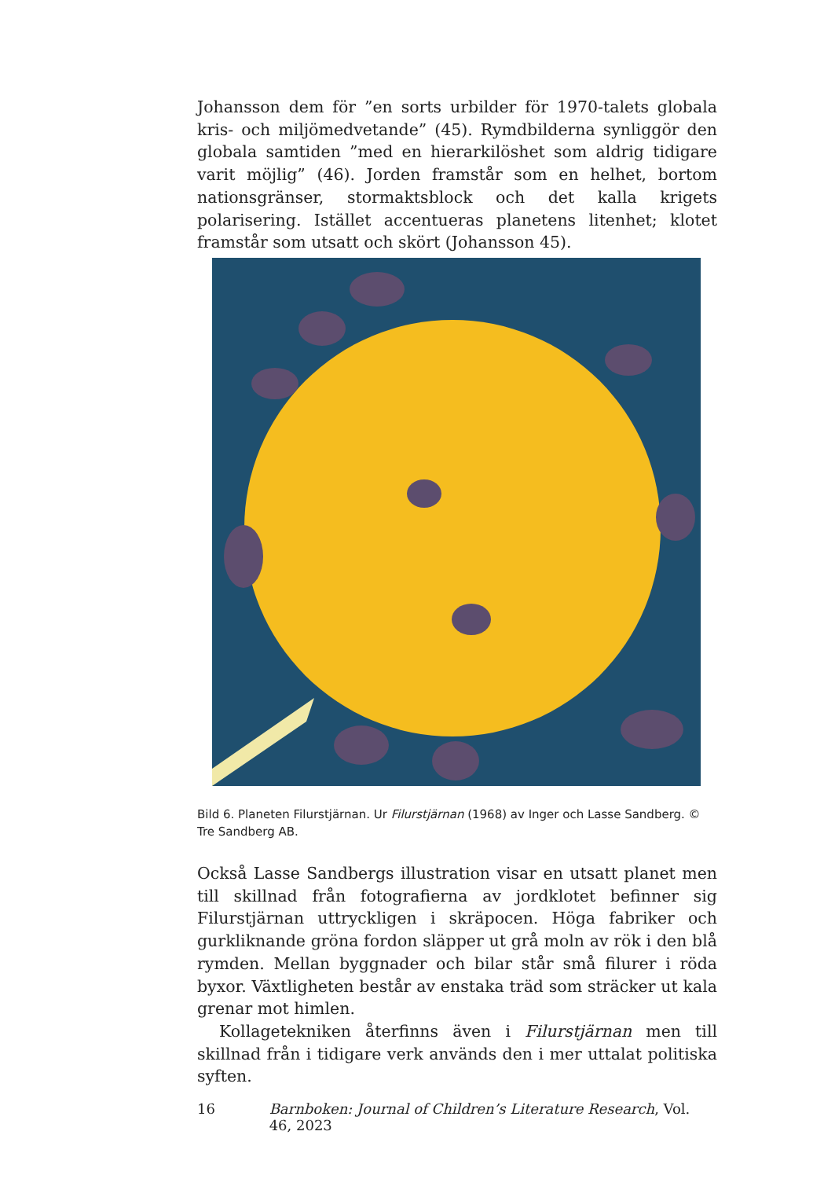Johansson dem för ”en sorts urbilder för 1970-talets globala kris- och miljömedvetande” (45). Rymdbilderna synliggör den globala samtiden ”med en hierarkilöshet som aldrig tidigare varit möjlig” (46). Jorden framstår som en helhet, bortom nationsgränser, stormaktsblock och det kalla krigets polarisering. Istället accentueras planetens litenhet; klotet framstår som utsatt och skört (Johansson 45).
Bild 6. Planeten Filurstjärnan. Ur Filurstjärnan (1968) av Inger och Lasse Sandberg. © Tre Sandberg AB.
Också Lasse Sandbergs illustration visar en utsatt planet men till skillnad från fotografierna av jordklotet befinner sig Filurstjärnan uttryckligen i skräpocen. Höga fabriker och gurkliknande gröna fordon släpper ut grå moln av rök i den blå rymden. Mellan byggnader och bilar står små filurer i röda byxor. Växtligheten består av enstaka träd som sträcker ut kala grenar mot himlen.
Kollagetekniken återfinns även i Filurstjärnan men till skillnad från i tidigare verk används den i mer uttalat politiska syften.
16 Barnboken: Journal of Children’s Literature Research, Vol. 46, 2023